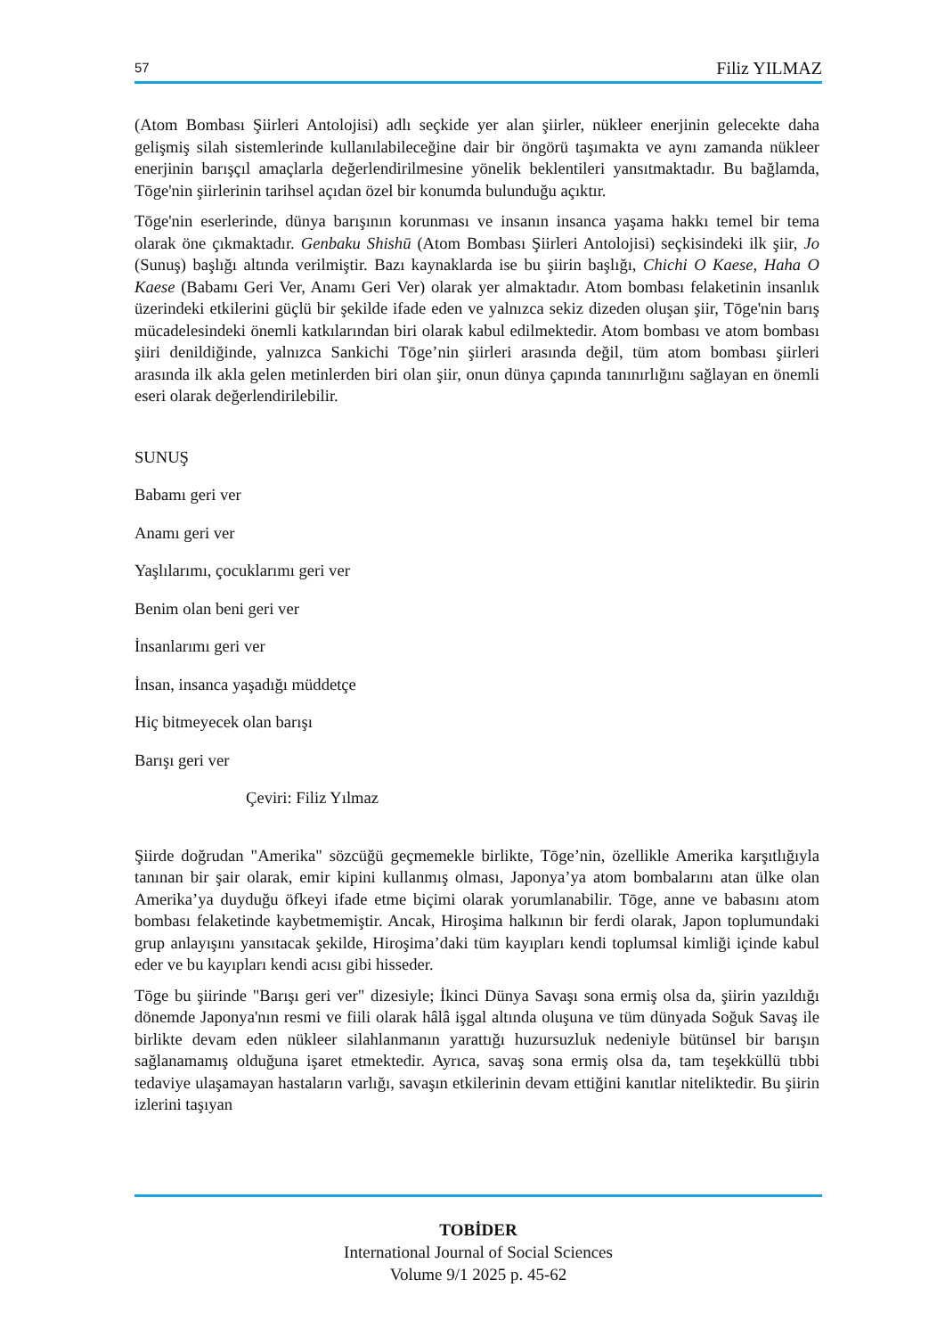57 Filiz YILMAZ
(Atom Bombası Şiirleri Antolojisi) adlı seçkide yer alan şiirler, nükleer enerjinin gelecekte daha gelişmiş silah sistemlerinde kullanılabileceğine dair bir öngörü taşımakta ve aynı zamanda nükleer enerjinin barışçıl amaçlarla değerlendirilmesine yönelik beklentileri yansıtmaktadır. Bu bağlamda, Tōge'nin şiirlerinin tarihsel açıdan özel bir konumda bulunduğu açıktır.
Tōge'nin eserlerinde, dünya barışının korunması ve insanın insanca yaşama hakkı temel bir tema olarak öne çıkmaktadır. Genbaku Shishū (Atom Bombası Şiirleri Antolojisi) seçkisindeki ilk şiir, Jo (Sunuş) başlığı altında verilmiştir. Bazı kaynaklarda ise bu şiirin başlığı, Chichi O Kaese, Haha O Kaese (Babamı Geri Ver, Anamı Geri Ver) olarak yer almaktadır. Atom bombası felaketinin insanlık üzerindeki etkilerini güçlü bir şekilde ifade eden ve yalnızca sekiz dizeden oluşan şiir, Tōge'nin barış mücadelesindeki önemli katkılarından biri olarak kabul edilmektedir. Atom bombası ve atom bombası şiiri denildiğinde, yalnızca Sankichi Tōge’nin şiirleri arasında değil, tüm atom bombası şiirleri arasında ilk akla gelen metinlerden biri olan şiir, onun dünya çapında tanınırlığını sağlayan en önemli eseri olarak değerlendirilebilir.
SUNUŞ
Babamı geri ver
Anamı geri ver
Yaşlılarımı, çocuklarımı geri ver
Benim olan beni geri ver
İnsanlarımı geri ver
İnsan, insanca yaşadığı müddetçe
Hiç bitmeyecek olan barışı
Barışı geri ver
Çeviri: Filiz Yılmaz
Şiirde doğrudan "Amerika" sözcüğü geçmemekle birlikte, Tōge’nin, özellikle Amerika karşıtlığıyla tanınan bir şair olarak, emir kipini kullanmış olması, Japonya’ya atom bombalarını atan ülke olan Amerika’ya duyduğu öfkeyi ifade etme biçimi olarak yorumlanabilir. Tōge, anne ve babasını atom bombası felaketinde kaybetmemiştir. Ancak, Hiroşima halkının bir ferdi olarak, Japon toplumundaki grup anlayışını yansıtacak şekilde, Hiroşima’daki tüm kayıpları kendi toplumsal kimliği içinde kabul eder ve bu kayıpları kendi acısı gibi hisseder.
Tōge bu şiirinde "Barışı geri ver" dizesiyle; İkinci Dünya Savaşı sona ermiş olsa da, şiirin yazıldığı dönemde Japonya'nın resmi ve fiili olarak hâlâ işgal altında oluşuna ve tüm dünyada Soğuk Savaş ile birlikte devam eden nükleer silahlanmanın yarattığı huzursuzluk nedeniyle bütünsel bir barışın sağlanamamış olduğuna işaret etmektedir. Ayrıca, savaş sona ermiş olsa da, tam teşekküllü tıbbi tedaviye ulaşamayan hastaların varlığı, savaşın etkilerinin devam ettiğini kanıtlar niteliktedir. Bu şiirin izlerini taşıyan
TOBİDER
International Journal of Social Sciences
Volume 9/1 2025 p. 45-62